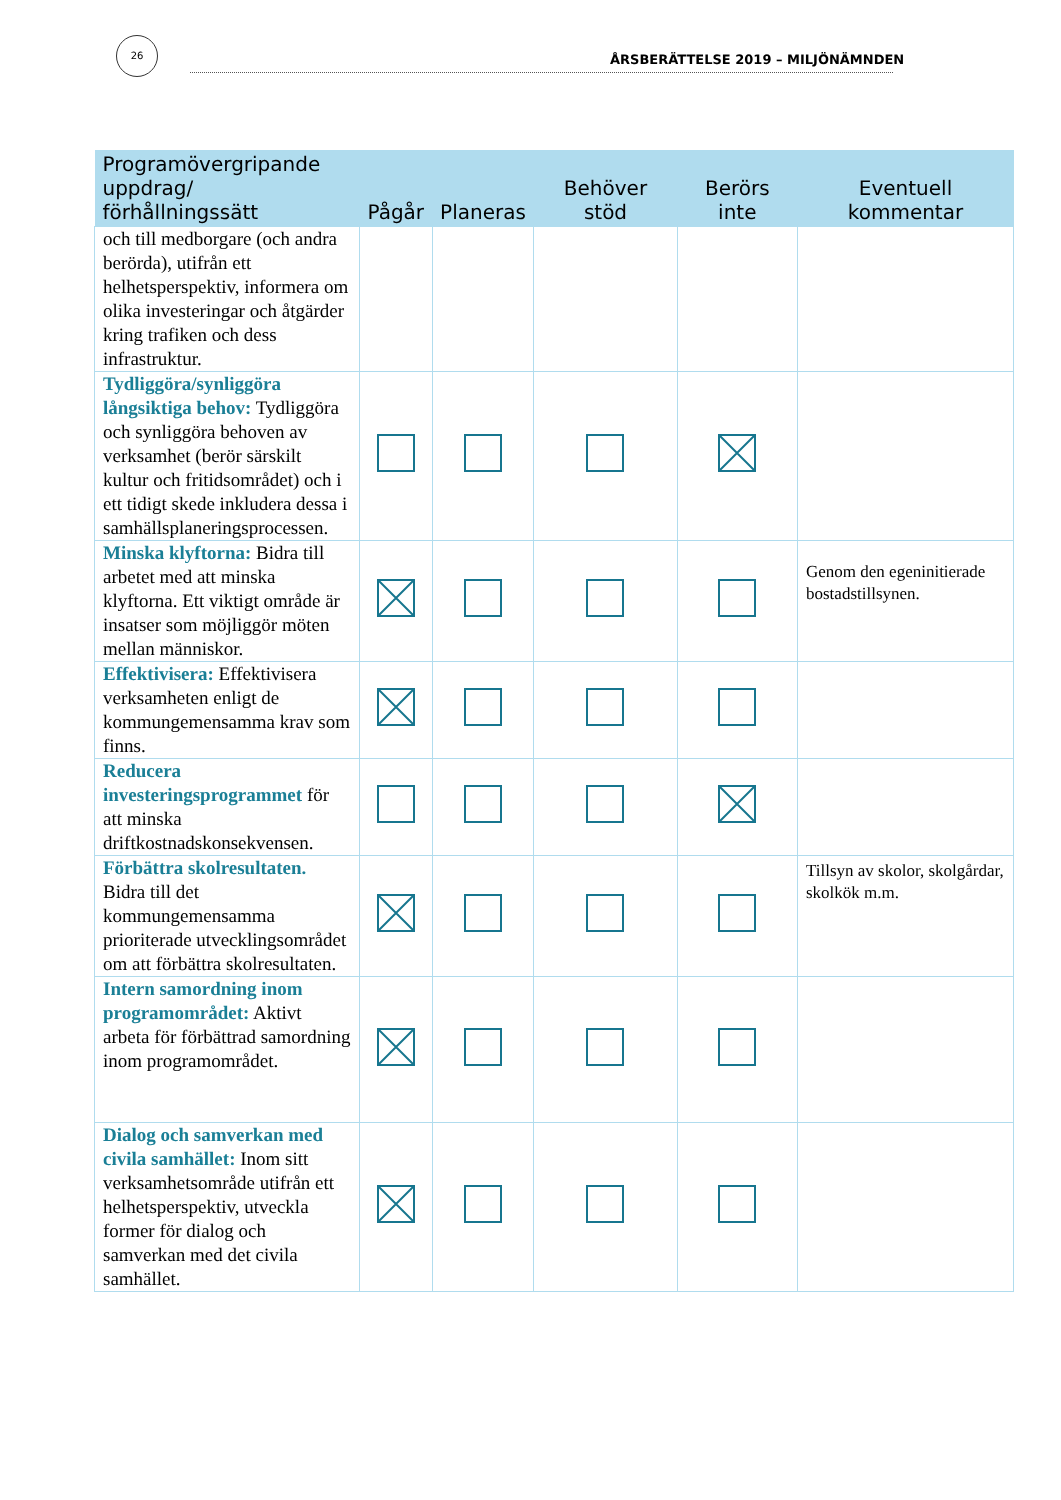26
ÅRSBERÄTTELSE 2019 – MILJÖNÄMNDEN
| Programövergripande uppdrag/ förhållningssätt | Pågår | Planeras | Behöver stöd | Berörs inte | Eventuell kommentar |
| --- | --- | --- | --- | --- | --- |
| och till medborgare (och andra berörda), utifrån ett helhetsperspektiv, informera om olika investeringar och åtgärder kring trafiken och dess infrastruktur. | | | | | |
| Tydliggöra/synliggöra långsiktiga behov: Tydliggöra och synliggöra behoven av verksamhet (berör särskilt kultur och fritidsområdet) och i ett tidigt skede inkludera dessa i samhällsplaneringsprocessen. | | | | | |
| Minska klyftorna: Bidra till arbetet med att minska klyftorna. Ett viktigt område är insatser som möjliggör möten mellan människor. | | | | | Genom den egeninitierade bostadstillsynen. |
| Effektivisera: Effektivisera verksamheten enligt de kommungemensamma krav som finns. | | | | | |
| Reducera investeringsprogrammet för att minska driftkostnadskonsekvensen. | | | | | |
| Förbättra skolresultaten. Bidra till det kommungemensamma prioriterade utvecklingsområdet om att förbättra skolresultaten. | | | | | Tillsyn av skolor, skolgårdar, skolkök m.m. |
| Intern samordning inom programområdet: Aktivt arbeta för förbättrad samordning inom programområdet. | | | | | |
| Dialog och samverkan med civila samhället: Inom sitt verksamhetsområde utifrån ett helhetsperspektiv, utveckla former för dialog och samverkan med det civila samhället. | | | | | |